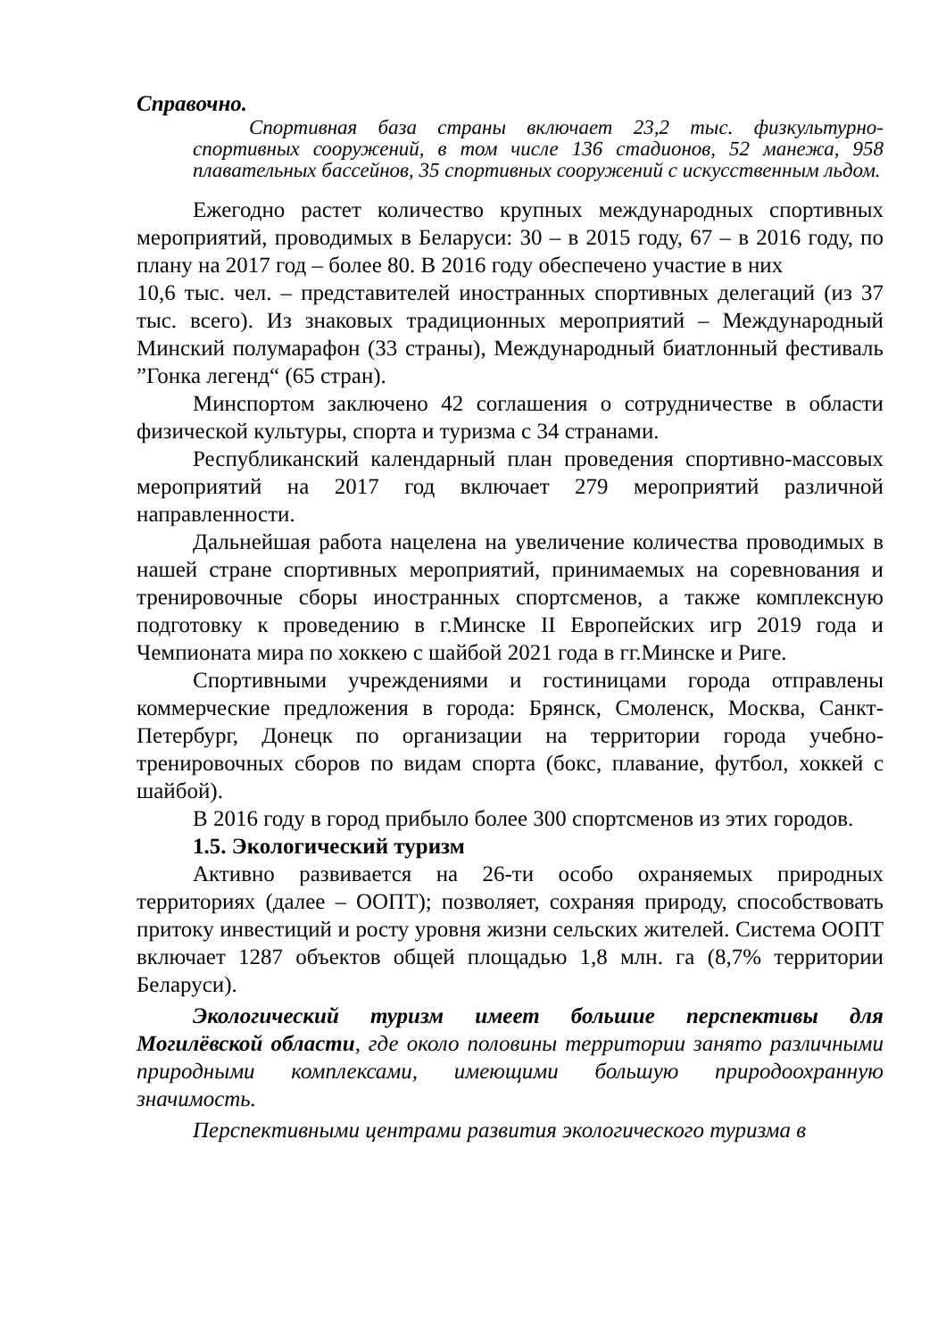Справочно.
Спортивная база страны включает 23,2 тыс. физкультурно-спортивных сооружений, в том числе 136 стадионов, 52 манежа, 958 плавательных бассейнов, 35 спортивных сооружений с искусственным льдом.
Ежегодно растет количество крупных международных спортивных мероприятий, проводимых в Беларуси: 30 – в 2015 году, 67 – в 2016 году, по плану на 2017 год – более 80. В 2016 году обеспечено участие в них
10,6 тыс. чел. – представителей иностранных спортивных делегаций (из 37 тыс. всего). Из знаковых традиционных мероприятий – Международный Минский полумарафон (33 страны), Международный биатлонный фестиваль ”Гонка легенд“ (65 стран).
Минспортом заключено 42 соглашения о сотрудничестве в области физической культуры, спорта и туризма с 34 странами.
Республиканский календарный план проведения спортивно-массовых мероприятий на 2017 год включает 279 мероприятий различной направленности.
Дальнейшая работа нацелена на увеличение количества проводимых в нашей стране спортивных мероприятий, принимаемых на соревнования и тренировочные сборы иностранных спортсменов, а также комплексную подготовку к проведению в г.Минске II Европейских игр 2019 года и Чемпионата мира по хоккею с шайбой 2021 года в гг.Минске и Риге.
Спортивными учреждениями и гостиницами города отправлены коммерческие предложения в города: Брянск, Смоленск, Москва, Санкт-Петербург, Донецк по организации на территории города учебно-тренировочных сборов по видам спорта (бокс, плавание, футбол, хоккей с шайбой).
В 2016 году в город прибыло более 300 спортсменов из этих городов.
1.5. Экологический туризм
Активно развивается на 26-ти особо охраняемых природных территориях (далее – ООПТ); позволяет, сохраняя природу, способствовать притоку инвестиций и росту уровня жизни сельских жителей. Система ООПТ включает 1287 объектов общей площадью 1,8 млн. га (8,7% территории Беларуси).
Экологический туризм имеет большие перспективы для Могилёвской области, где около половины территории занято различными природными комплексами, имеющими большую природоохранную значимость.
Перспективными центрами развития экологического туризма в